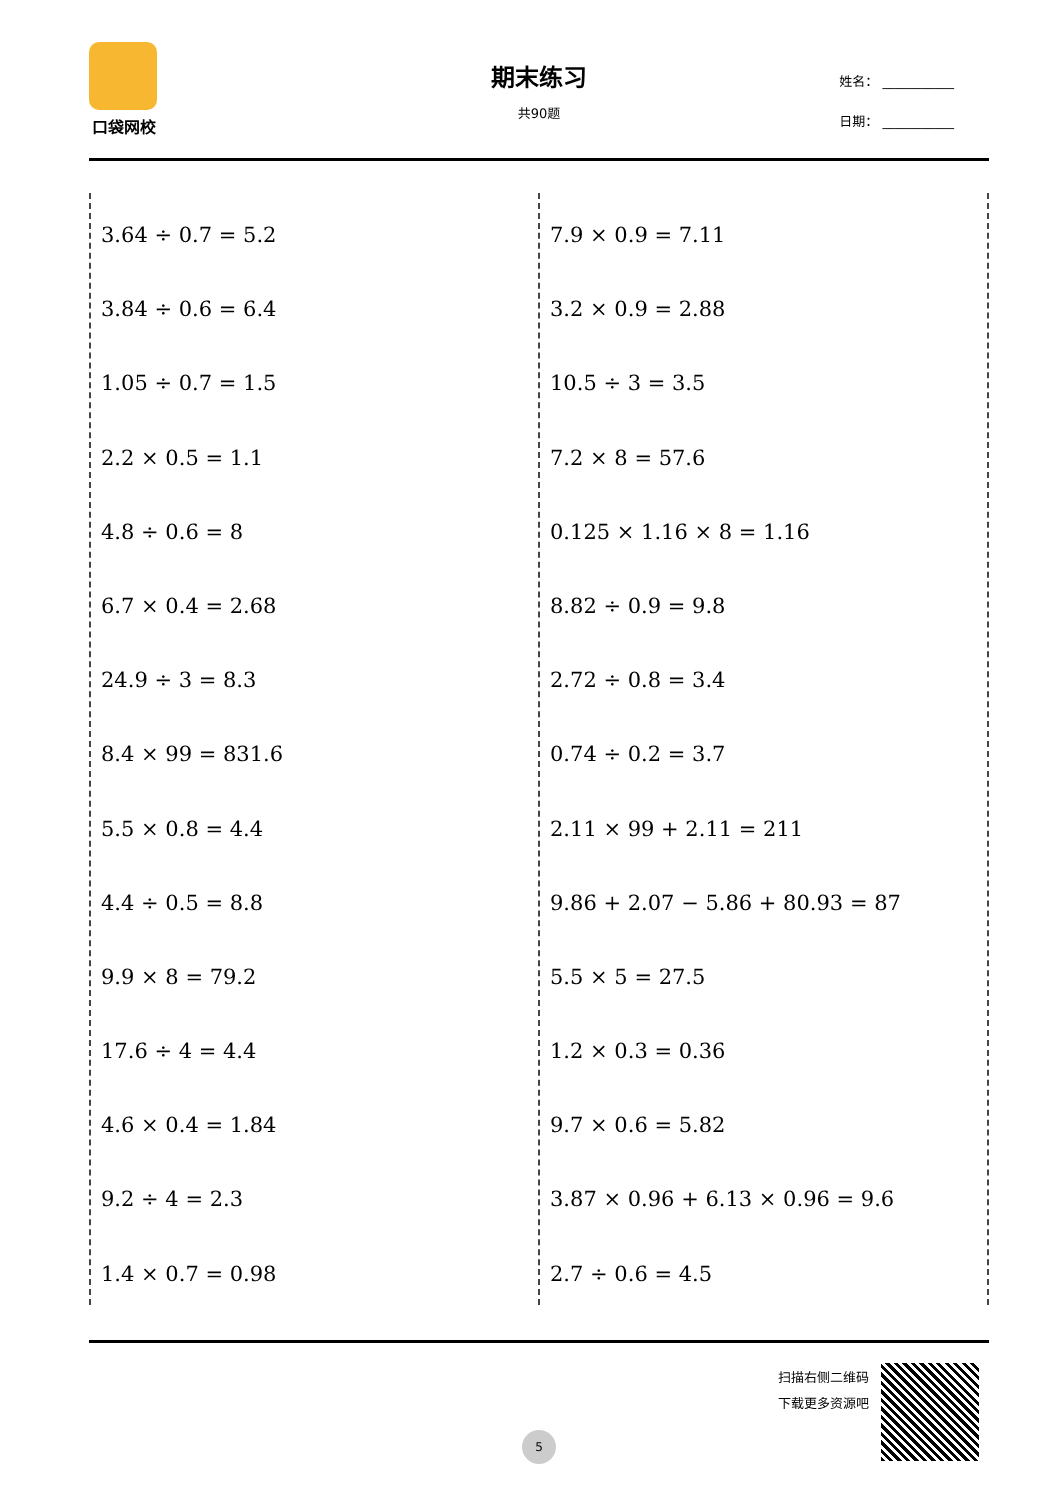口袋网校
期末练习
共90题
姓名： ___________
日期： ___________
3.64 ÷ 0.7 = 5.2
3.84 ÷ 0.6 = 6.4
1.05 ÷ 0.7 = 1.5
2.2 × 0.5 = 1.1
4.8 ÷ 0.6 = 8
6.7 × 0.4 = 2.68
24.9 ÷ 3 = 8.3
8.4 × 99 = 831.6
5.5 × 0.8 = 4.4
4.4 ÷ 0.5 = 8.8
9.9 × 8 = 79.2
17.6 ÷ 4 = 4.4
4.6 × 0.4 = 1.84
9.2 ÷ 4 = 2.3
1.4 × 0.7 = 0.98
7.9 × 0.9 = 7.11
3.2 × 0.9 = 2.88
10.5 ÷ 3 = 3.5
7.2 × 8 = 57.6
0.125 × 1.16 × 8 = 1.16
8.82 ÷ 0.9 = 9.8
2.72 ÷ 0.8 = 3.4
0.74 ÷ 0.2 = 3.7
2.11 × 99 + 2.11 = 211
9.86 + 2.07 − 5.86 + 80.93 = 87
5.5 × 5 = 27.5
1.2 × 0.3 = 0.36
9.7 × 0.6 = 5.82
3.87 × 0.96 + 6.13 × 0.96 = 9.6
2.7 ÷ 0.6 = 4.5
扫描右侧二维码
下载更多资源吧
5